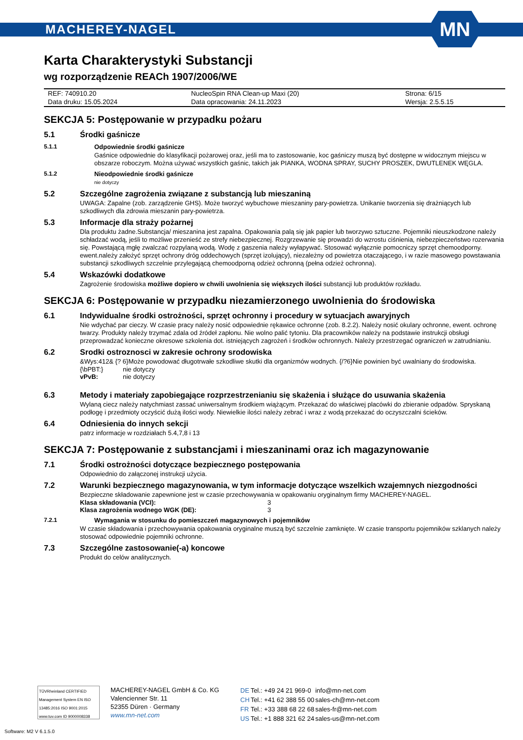MACHEREY-NAGEL
MN
Karta Charakterystyki Substancji
wg rozporządzenie REACh 1907/2006/WE
| REF: 740910.20 | NucleoSpin RNA Clean-up Maxi (20) | Strona: 6/15 |
| Data druku: 15.05.2024 | Data opracowania: 24.11.2023 | Wersja: 2.5.5.15 |
SEKCJA 5: Postępowanie w przypadku pożaru
5.1 Środki gaśnicze
5.1.1 Odpowiednie środki gaśnicze
Gaśnice odpowiednie do klasyfikacji pożarowej oraz, jeśli ma to zastosowanie, koc gaśniczy muszą być dostępne w widocznym miejscu w obszarze roboczym. Można używać wszystkich gaśnic, takich jak PIANKA, WODNA SPRAY, SUCHY PROSZEK, DWUTLENEK WĘGLA.
5.1.2 Nieodpowiednie środki gaśnicze
nie dotyczy
5.2 Szczególne zagrożenia związane z substancją lub mieszaniną
UWAGA: Zapalne (zob. zarządzenie GHS). Może tworzyć wybuchowe mieszaniny pary-powietrza. Unikanie tworzenia się drażniących lub szkodliwych dla zdrowia mieszanin pary-powietrza.
5.3 Informacje dla straży pożarnej
Dla produktu żadne.Substancja/ mieszanina jest zapalna. Opakowania palą się jak papier lub tworzywo sztuczne. Pojemniki nieuszkodzone należy schładzać wodą, jeśli to możliwe przenieść ze strefy niebezpiecznej. Rozgrzewanie się prowadzi do wzrostu ciśnienia, niebezpieczeństwo rozerwania się. Powstającą mgłę zwalczać rozpylaną wodą. Wodę z gaszenia należy wyłapywać. Stosować wyłącznie pomocniczy sprzęt chemoodporny. ewent.należy założyć sprzęt ochrony dróg oddechowych (sprzęt izolujący), niezależny od powietrza otaczającego, i w razie masowego powstawania substancji szkodliwych szczelnie przylegającą chemoodporną odzież ochronną (pełna odzież ochronna).
5.4 Wskazówki dodatkowe
Zagrożenie środowiska możliwe dopiero w chwili uwolnienia się większych ilości substancji lub produktów rozkładu.
SEKCJA 6: Postępowanie w przypadku niezamierzonego uwolnienia do środowiska
6.1 Indywidualne środki ostrożności, sprzęt ochronny i procedury w sytuacjach awaryjnych
Nie wdychać par cieczy. W czasie pracy należy nosić odpowiednie rękawice ochronne (zob. 8.2.2). Należy nosić okulary ochronne, ewent. ochronę twarzy. Produkty należy trzymać zdala od źródeł zapłonu. Nie wolno palić tytoniu. Dla pracowników należy na podstawie instrukcji obsługi przeprowadzać konieczne okresowe szkolenia dot. istniejących zagrożeń i środków ochronnych. Należy przestrzegać ograniczeń w zatrudnianiu.
6.2 Srodki ostroznosci w zakresie ochrony srodowiska
&Wys:412& {? 6}Może powodować długotrwałe szkodliwe skutki dla organizmów wodnych. {/?6}Nie powinien być uwalniany do środowiska.
| {\bPBT:} | nie dotyczy |
| vPvB: | nie dotyczy |
6.3 Metody i materiały zapobiegające rozprzestrzenianiu się skażenia i służące do usuwania skażenia
Wylaną ciecz należy natychmiast zassać uniwersalnym środkiem wiążącym. Przekazać do właściwej placówki do zbieranie odpadów. Spryskaną podłogę i przedmioty oczyścić dużą ilości wody. Niewielkie ilości należy zebrać i wraz z wodą przekazać do oczyszczalni ścieków.
6.4 Odniesienia do innych sekcji
patrz informacje w rozdziałach 5.4,7,8 i 13
SEKCJA 7: Postępowanie z substancjami i mieszaninami oraz ich magazynowanie
7.1 Środki ostrożności dotyczące bezpiecznego postępowania
Odpowiednio do załączonej instrukcji użycia.
7.2 Warunki bezpiecznego magazynowania, w tym informacje dotyczące wszelkich wzajemnych niezgodności
Bezpieczne składowanie zapewnione jest w czasie przechowywania w opakowaniu oryginalnym firmy MACHEREY-NAGEL.
| Klasa składowania (VCI): | 3 |
| Klasa zagrożenia wodnego WGK (DE): | 3 |
7.2.1 Wymagania w stosunku do pomieszczeń magazynowych i pojemników
W czasie składowania i przechowywania opakowania oryginalne muszą być szczelnie zamknięte. W czasie transportu pojemników szklanych należy stosować odpowiednie pojemniki ochronne.
7.3 Szczególne zastosowanie(-a) koncowe
Produkt do celów analitycznych.
TÜVRheinland CERTIFIED
Management System EN ISO 13485:2016 ISO 9001:2015
www.tuv.com ID 9000008338
MACHEREY-NAGEL GmbH & Co. KG
Valencienner Str. 11
52355 Düren · Germany
www.mn-net.com
| DE | Tel.: +49 24 21 969-0 | info@mn-net.com |
| CH | Tel.: +41 62 388 55 00 | sales-ch@mn-net.com |
| FR | Tel.: +33 388 68 22 68 | sales-fr@mn-net.com |
| US | Tel.: +1 888 321 62 24 | sales-us@mn-net.com |
Software: M2 V 6.1.5.0